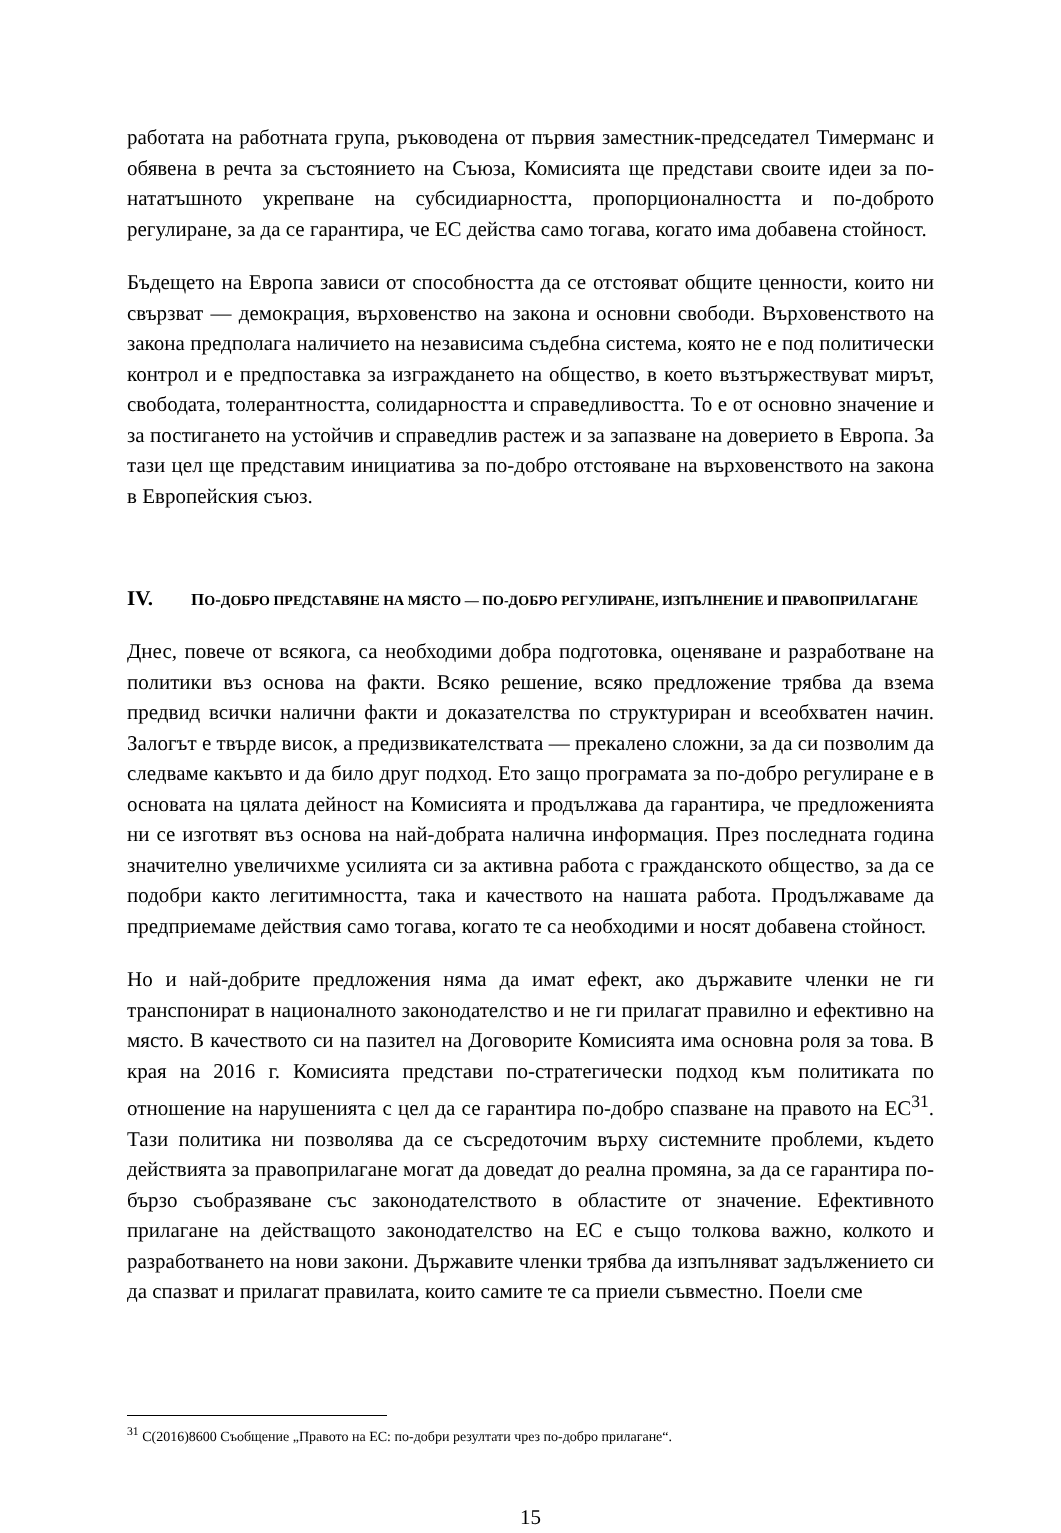работата на работната група, ръководена от първия заместник-председател Тимерманс и обявена в речта за състоянието на Съюза, Комисията ще представи своите идеи за по-нататъшното укрепване на субсидиарността, пропорционалността и по-доброто регулиране, за да се гарантира, че ЕС действа само тогава, когато има добавена стойност.
Бъдещето на Европа зависи от способността да се отстояват общите ценности, които ни свързват — демокрация, върховенство на закона и основни свободи. Върховенството на закона предполага наличието на независима съдебна система, която не е под политически контрол и е предпоставка за изграждането на общество, в което възтържествуват мирът, свободата, толерантността, солидарността и справедливостта. То е от основно значение и за постигането на устойчив и справедлив растеж и за запазване на доверието в Европа. За тази цел ще представим инициатива за по-добро отстояване на върховенството на закона в Европейския съюз.
IV. ПО-ДОБРО ПРЕДСТАВЯНЕ НА МЯСТО — ПО-ДОБРО РЕГУЛИРАНЕ, ИЗПЪЛНЕНИЕ И ПРАВОПРИЛАГАНЕ
Днес, повече от всякога, са необходими добра подготовка, оценяване и разработване на политики въз основа на факти. Всяко решение, всяко предложение трябва да взема предвид всички налични факти и доказателства по структуриран и всеобхватен начин. Залогът е твърде висок, а предизвикателствата — прекалено сложни, за да си позволим да следваме какъвто и да било друг подход. Ето защо програмата за по-добро регулиране е в основата на цялата дейност на Комисията и продължава да гарантира, че предложенията ни се изготвят въз основа на най-добрата налична информация. През последната година значително увеличихме усилията си за активна работа с гражданското общество, за да се подобри както легитимността, така и качеството на нашата работа. Продължаваме да предприемаме действия само тогава, когато те са необходими и носят добавена стойност.
Но и най-добрите предложения няма да имат ефект, ако държавите членки не ги транспонират в националното законодателство и не ги прилагат правилно и ефективно на място. В качеството си на пазител на Договорите Комисията има основна роля за това. В края на 2016 г. Комисията представи по-стратегически подход към политиката по отношение на нарушенията с цел да се гарантира по-добро спазване на правото на ЕС<sup>31</sup>. Тази политика ни позволява да се съсредоточим върху системните проблеми, където действията за правоприлагане могат да доведат до реална промяна, за да се гарантира по-бързо съобразяване със законодателството в областите от значение. Ефективното прилагане на действащото законодателство на ЕС е също толкова важно, колкото и разработването на нови закони. Държавите членки трябва да изпълняват задължението си да спазват и прилагат правилата, които самите те са приели съвместно. Поели сме
<sup>31</sup> C(2016)8600 Съобщение „Правото на ЕС: по-добри резултати чрез по-добро прилагане“.
15